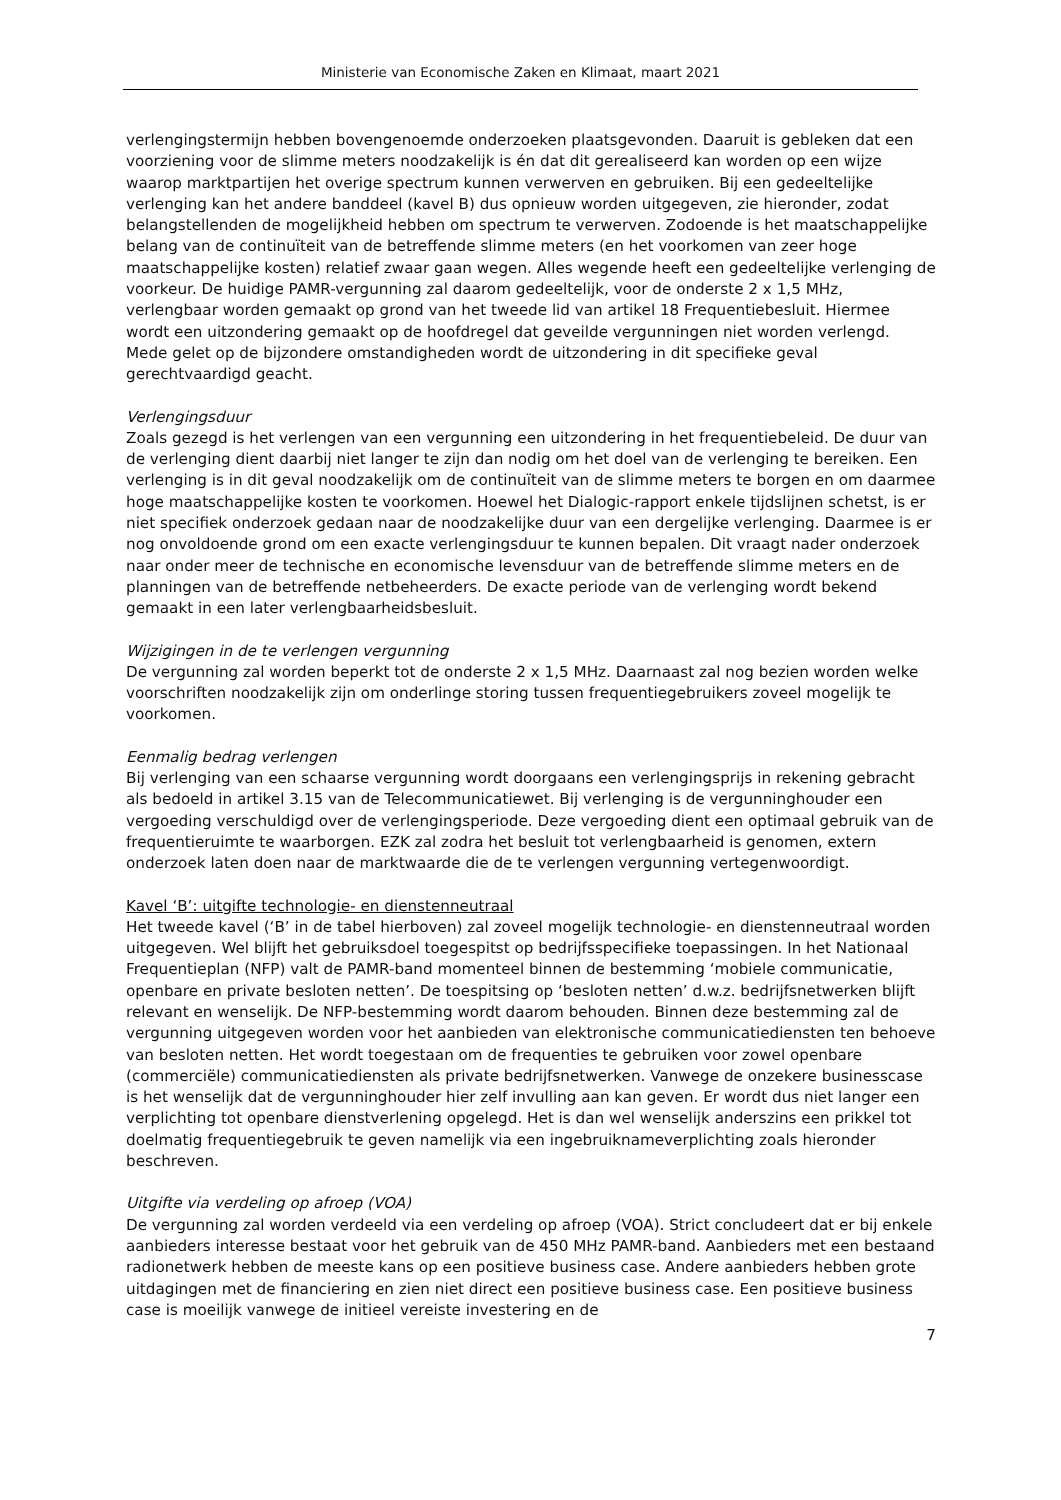Ministerie van Economische Zaken en Klimaat, maart 2021
verlengingstermijn hebben bovengenoemde onderzoeken plaatsgevonden. Daaruit is gebleken dat een voorziening voor de slimme meters noodzakelijk is én dat dit gerealiseerd kan worden op een wijze waarop marktpartijen het overige spectrum kunnen verwerven en gebruiken. Bij een gedeeltelijke verlenging kan het andere banddeel (kavel B) dus opnieuw worden uitgegeven, zie hieronder, zodat belangstellenden de mogelijkheid hebben om spectrum te verwerven. Zodoende is het maatschappelijke belang van de continuïteit van de betreffende slimme meters (en het voorkomen van zeer hoge maatschappelijke kosten) relatief zwaar gaan wegen. Alles wegende heeft een gedeeltelijke verlenging de voorkeur. De huidige PAMR-vergunning zal daarom gedeeltelijk, voor de onderste 2 x 1,5 MHz, verlengbaar worden gemaakt op grond van het tweede lid van artikel 18 Frequentiebesluit. Hiermee wordt een uitzondering gemaakt op de hoofdregel dat geveilde vergunningen niet worden verlengd. Mede gelet op de bijzondere omstandigheden wordt de uitzondering in dit specifieke geval gerechtvaardigd geacht.
Verlengingsduur
Zoals gezegd is het verlengen van een vergunning een uitzondering in het frequentiebeleid. De duur van de verlenging dient daarbij niet langer te zijn dan nodig om het doel van de verlenging te bereiken. Een verlenging is in dit geval noodzakelijk om de continuïteit van de slimme meters te borgen en om daarmee hoge maatschappelijke kosten te voorkomen. Hoewel het Dialogic-rapport enkele tijdslijnen schetst, is er niet specifiek onderzoek gedaan naar de noodzakelijke duur van een dergelijke verlenging. Daarmee is er nog onvoldoende grond om een exacte verlengingsduur te kunnen bepalen. Dit vraagt nader onderzoek naar onder meer de technische en economische levensduur van de betreffende slimme meters en de planningen van de betreffende netbeheerders. De exacte periode van de verlenging wordt bekend gemaakt in een later verlengbaarheidsbesluit.
Wijzigingen in de te verlengen vergunning
De vergunning zal worden beperkt tot de onderste 2 x 1,5 MHz. Daarnaast zal nog bezien worden welke voorschriften noodzakelijk zijn om onderlinge storing tussen frequentiegebruikers zoveel mogelijk te voorkomen.
Eenmalig bedrag verlengen
Bij verlenging van een schaarse vergunning wordt doorgaans een verlengingsprijs in rekening gebracht als bedoeld in artikel 3.15 van de Telecommunicatiewet. Bij verlenging is de vergunninghouder een vergoeding verschuldigd over de verlengingsperiode. Deze vergoeding dient een optimaal gebruik van de frequentieruimte te waarborgen. EZK zal zodra het besluit tot verlengbaarheid is genomen, extern onderzoek laten doen naar de marktwaarde die de te verlengen vergunning vertegenwoordigt.
Kavel ‘B’: uitgifte technologie- en dienstenneutraal
Het tweede kavel (‘B’ in de tabel hierboven) zal zoveel mogelijk technologie- en dienstenneutraal worden uitgegeven. Wel blijft het gebruiksdoel toegespitst op bedrijfsspecifieke toepassingen. In het Nationaal Frequentieplan (NFP) valt de PAMR-band momenteel binnen de bestemming ‘mobiele communicatie, openbare en private besloten netten’. De toespitsing op ‘besloten netten’ d.w.z. bedrijfsnetwerken blijft relevant en wenselijk. De NFP-bestemming wordt daarom behouden. Binnen deze bestemming zal de vergunning uitgegeven worden voor het aanbieden van elektronische communicatiediensten ten behoeve van besloten netten. Het wordt toegestaan om de frequenties te gebruiken voor zowel openbare (commerciële) communicatiediensten als private bedrijfsnetwerken. Vanwege de onzekere businesscase is het wenselijk dat de vergunninghouder hier zelf invulling aan kan geven. Er wordt dus niet langer een verplichting tot openbare dienstverlening opgelegd. Het is dan wel wenselijk anderszins een prikkel tot doelmatig frequentiegebruik te geven namelijk via een ingebruiknameverplichting zoals hieronder beschreven.
Uitgifte via verdeling op afroep (VOA)
De vergunning zal worden verdeeld via een verdeling op afroep (VOA). Strict concludeert dat er bij enkele aanbieders interesse bestaat voor het gebruik van de 450 MHz PAMR-band. Aanbieders met een bestaand radionetwerk hebben de meeste kans op een positieve business case. Andere aanbieders hebben grote uitdagingen met de financiering en zien niet direct een positieve business case. Een positieve business case is moeilijk vanwege de initieel vereiste investering en de
7